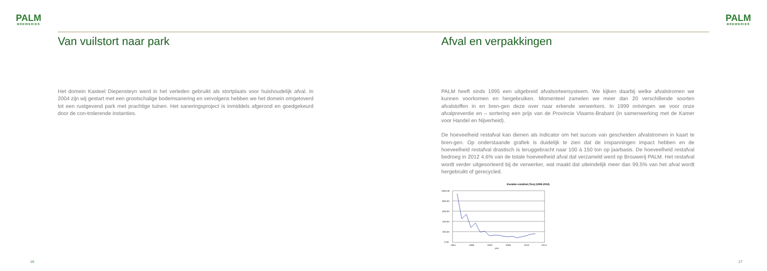PALM
BREWERIES
PALM
BREWERIES
Van vuilstort naar park
Het domein Kasteel Diepensteyn werd in het verleden gebruikt als stortplaats voor huishoudelijk afval. In 2004 zijn wij gestart met een grootschalige bodemsanering en vervolgens hebben we het domein omgetoverd tot een rustgevend park met prachtige tuinen. Het saneringsproject is inmiddels afgerond en goedgekeurd door de con-trolerende instanties.
Afval en verpakkingen
PALM heeft sinds 1995 een uitgebreid afvalsorteersysteem. We kijken daarbij welke afvalstromen we kunnen voorkomen en hergebruiken. Momenteel zamelen we meer dan 20 verschillende soorten afvalstoffen in en bren-gen deze over naar erkende verwerkers. In 1999 ontvingen we voor onze afvalpreventie en – sortering een prijs van de Provincie Vlaams-Brabant (in samenwerking met de Kamer voor Handel en Nijverheid).
De hoeveelheid restafval kan dienen als indicator om het succes van gescheiden afvalstromen in kaart te bren-gen. Op onderstaande grafiek is duidelijk te zien dat de inspanningen impact hebben en de hoeveelheid restafval drastisch is teruggebracht naar 100 à 150 ton op jaarbasis. De hoeveelheid restafval bedroeg in 2012 4,6% van de totale hoeveelheid afval dat verzameld werd op Brouwerij PALM. Het restafval wordt verder uitgesorteerd bij de verwerker, wat maakt dat uiteindelijk meer dan 99,5% van het afval wordt hergebruikt of gerecycled.
Evolutie restafval (Ton) (1995-2012)
1000.00
800.00
600.00
400.00
200.00
0.00
1994
1998
2002
2006
2010
2014
jaar
16 17